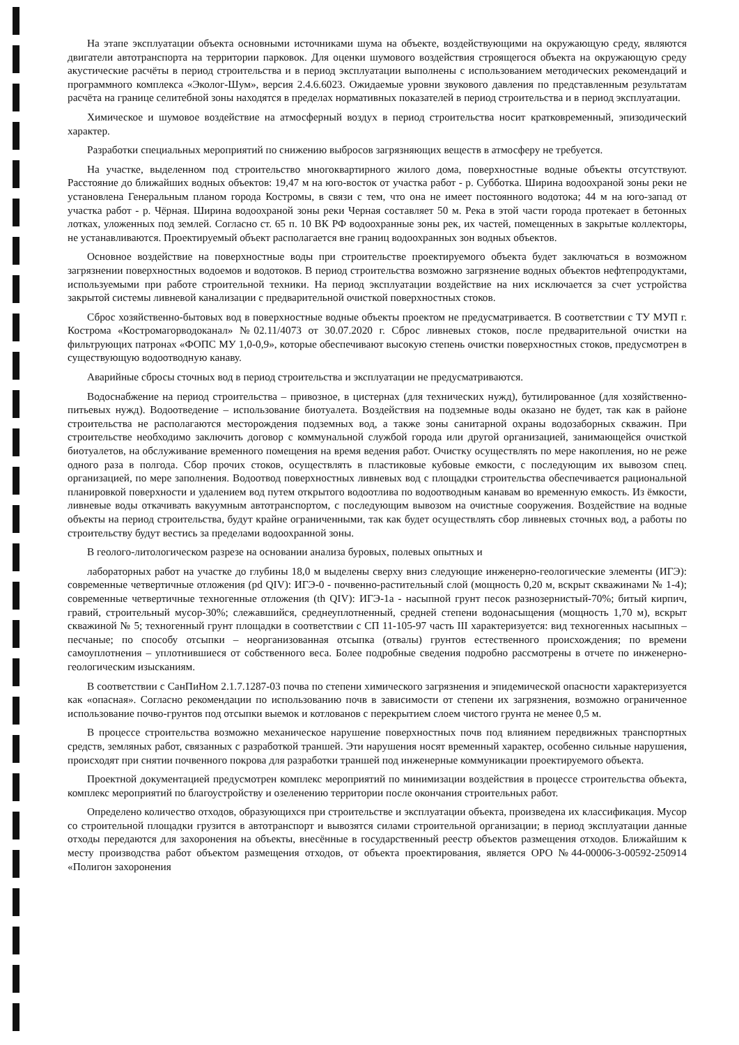На этапе эксплуатации объекта основными источниками шума на объекте, воздействующими на окружающую среду, являются двигатели автотранспорта на территории парковок. Для оценки шумового воздействия строящегося объекта на окружающую среду акустические расчёты в период строительства и в период эксплуатации выполнены с использованием методических рекомендаций и программного комплекса «Эколог-Шум», версия 2.4.6.6023. Ожидаемые уровни звукового давления по представленным результатам расчёта на границе селитебной зоны находятся в пределах нормативных показателей в период строительства и в период эксплуатации.
Химическое и шумовое воздействие на атмосферный воздух в период строительства носит кратковременный, эпизодический характер.
Разработки специальных мероприятий по снижению выбросов загрязняющих веществ в атмосферу не требуется.
На участке, выделенном под строительство многоквартирного жилого дома, поверхностные водные объекты отсутствуют. Расстояние до ближайших водных объектов: 19,47 м на юго-восток от участка работ - р. Субботка. Ширина водоохраной зоны реки не установлена Генеральным планом города Костромы, в связи с тем, что она не имеет постоянного водотока; 44 м на юго-запад от участка работ - р. Чёрная. Ширина водоохраной зоны реки Черная составляет 50 м. Река в этой части города протекает в бетонных лотках, уложенных под землей. Согласно ст. 65 п. 10 ВК РФ водоохранные зоны рек, их частей, помещенных в закрытые коллекторы, не устанавливаются. Проектируемый объект располагается вне границ водоохранных зон водных объектов.
Основное воздействие на поверхностные воды при строительстве проектируемого объекта будет заключаться в возможном загрязнении поверхностных водоемов и водотоков. В период строительства возможно загрязнение водных объектов нефтепродуктами, используемыми при работе строительной техники. На период эксплуатации воздействие на них исключается за счет устройства закрытой системы ливневой канализации с предварительной очисткой поверхностных стоков.
Сброс хозяйственно-бытовых вод в поверхностные водные объекты проектом не предусматривается. В соответствии с ТУ МУП г. Кострома «Костромагорводоканал» №02.11/4073 от 30.07.2020 г. Сброс ливневых стоков, после предварительной очистки на фильтрующих патронах «ФОПС МУ 1,0-0,9», которые обеспечивают высокую степень очистки поверхностных стоков, предусмотрен в существующую водоотводную канаву.
Аварийные сбросы сточных вод в период строительства и эксплуатации не предусматриваются.
Водоснабжение на период строительства – привозное, в цистернах (для технических нужд), бутилированное (для хозяйственно-питьевых нужд). Водоотведение – использование биотуалета. Воздействия на подземные воды оказано не будет, так как в районе строительства не располагаются месторождения подземных вод, а также зоны санитарной охраны водозаборных скважин. При строительстве необходимо заключить договор с коммунальной службой города или другой организацией, занимающейся очисткой биотуалетов, на обслуживание временного помещения на время ведения работ. Очистку осуществлять по мере накопления, но не реже одного раза в полгода. Сбор прочих стоков, осуществлять в пластиковые кубовые емкости, с последующим их вывозом спец. организацией, по мере заполнения. Водоотвод поверхностных ливневых вод с площадки строительства обеспечивается рациональной планировкой поверхности и удалением вод путем открытого водоотлива по водоотводным канавам во временную емкость. Из ёмкости, ливневые воды откачивать вакуумным автотранспортом, с последующим вывозом на очистные сооружения. Воздействие на водные объекты на период строительства, будут крайне ограниченными, так как будет осуществлять сбор ливневых сточных вод, а работы по строительству будут вестись за пределами водоохранной зоны.
В геолого-литологическом разрезе на основании анализа буровых, полевых опытных и
лабораторных работ на участке до глубины 18,0 м выделены сверху вниз следующие инженерно-геологические элементы (ИГЭ): современные четвертичные отложения (pd QIV): ИГЭ-0 - почвенно-растительный слой (мощность 0,20 м, вскрыт скважинами № 1-4); современные четвертичные техногенные отложения (th QIV): ИГЭ-1а - насыпной грунт песок разнозернистый-70%; битый кирпич, гравий, строительный мусор-30%; слежавшийся, среднеуплотненный, средней степени водонасыщения (мощность 1,70 м), вскрыт скважиной № 5; техногенный грунт площадки в соответствии с СП 11-105-97 часть III характеризуется: вид техногенных насыпных – песчаные; по способу отсыпки – неорганизованная отсыпка (отвалы) грунтов естественного происхождения; по времени самоуплотнения – уплотнившиеся от собственного веса. Более подробные сведения подробно рассмотрены в отчете по инженерно-геологическим изысканиям.
В соответствии с СанПиНом 2.1.7.1287-03 почва по степени химического загрязнения и эпидемической опасности характеризуется как «опасная». Согласно рекомендации по использованию почв в зависимости от степени их загрязнения, возможно ограниченное использование почво-грунтов под отсыпки выемок и котлованов с перекрытием слоем чистого грунта не менее 0,5 м.
В процессе строительства возможно механическое нарушение поверхностных почв под влиянием передвижных транспортных средств, земляных работ, связанных с разработкой траншей. Эти нарушения носят временный характер, особенно сильные нарушения, происходят при снятии почвенного покрова для разработки траншей под инженерные коммуникации проектируемого объекта.
Проектной документацией предусмотрен комплекс мероприятий по минимизации воздействия в процессе строительства объекта, комплекс мероприятий по благоустройству и озеленению территории после окончания строительных работ.
Определено количество отходов, образующихся при строительстве и эксплуатации объекта, произведена их классификация. Мусор со строительной площадки грузится в автотранспорт и вывозятся силами строительной организации; в период эксплуатации данные отходы передаются для захоронения на объекты, внесённые в государственный реестр объектов размещения отходов. Ближайшим к месту производства работ объектом размещения отходов, от объекта проектирования, является ОРО №44-00006-3-00592-250914 «Полигон захоронения